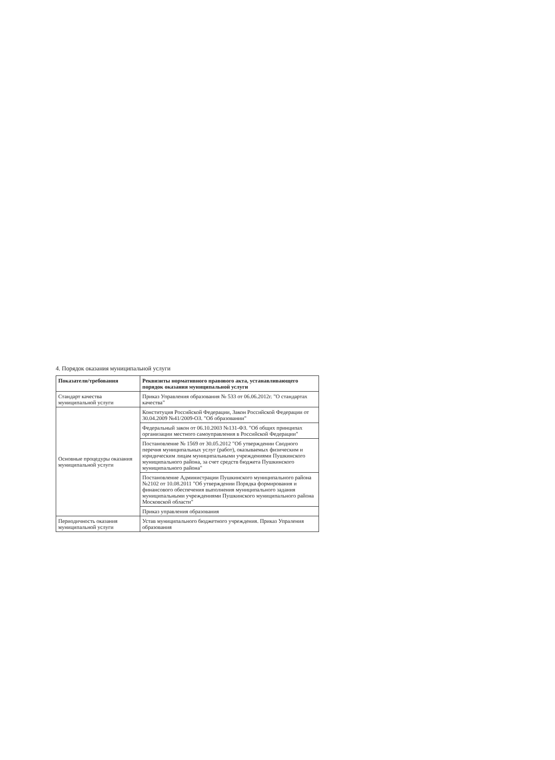4. Порядок оказания муниципальной услуги
| Показатели/требования | Реквизиты нормативного правового акта, устанавливающего порядок оказания муниципальной услуги |
| --- | --- |
| Стандарт качества муниципальной услуги | Приказ Управления образования № 533 от 06.06.2012г. "О стандартах качества" |
| Основные процедуры оказания муниципальной услуги | Конституция Российской Федерации, Закон Российской Федерации от 30.04.2009 №41/2009-ОЗ. "Об образовании" |
| | Федеральный закон от 06.10.2003 №131-ФЗ. "Об общих принципах организации местного самоуправления в Российской Федерации" |
| | Постановление № 1569 от 30.05.2012 "Об утверждении Сводного перечня муниципальных услуг (работ), оказываемых физическим и юридическим лицам муниципальными учреждениями Пушкинского муниципального района, за счет средств бюджета Пушкинского муниципального района" |
| | Постановление Администрации Пушкинского муниципального района №2102 от 10.08.2011 "Об утверждении Порядка формирования и финансового обеспечения выполнения муниципального задания муниципальными учреждениями Пушкинского муниципального района Московской области" |
| | Приказ управления образования |
| Периодичность оказания муниципальной услуги | Устав муниципального бюджетного учреждения. Приказ Упраления образования |